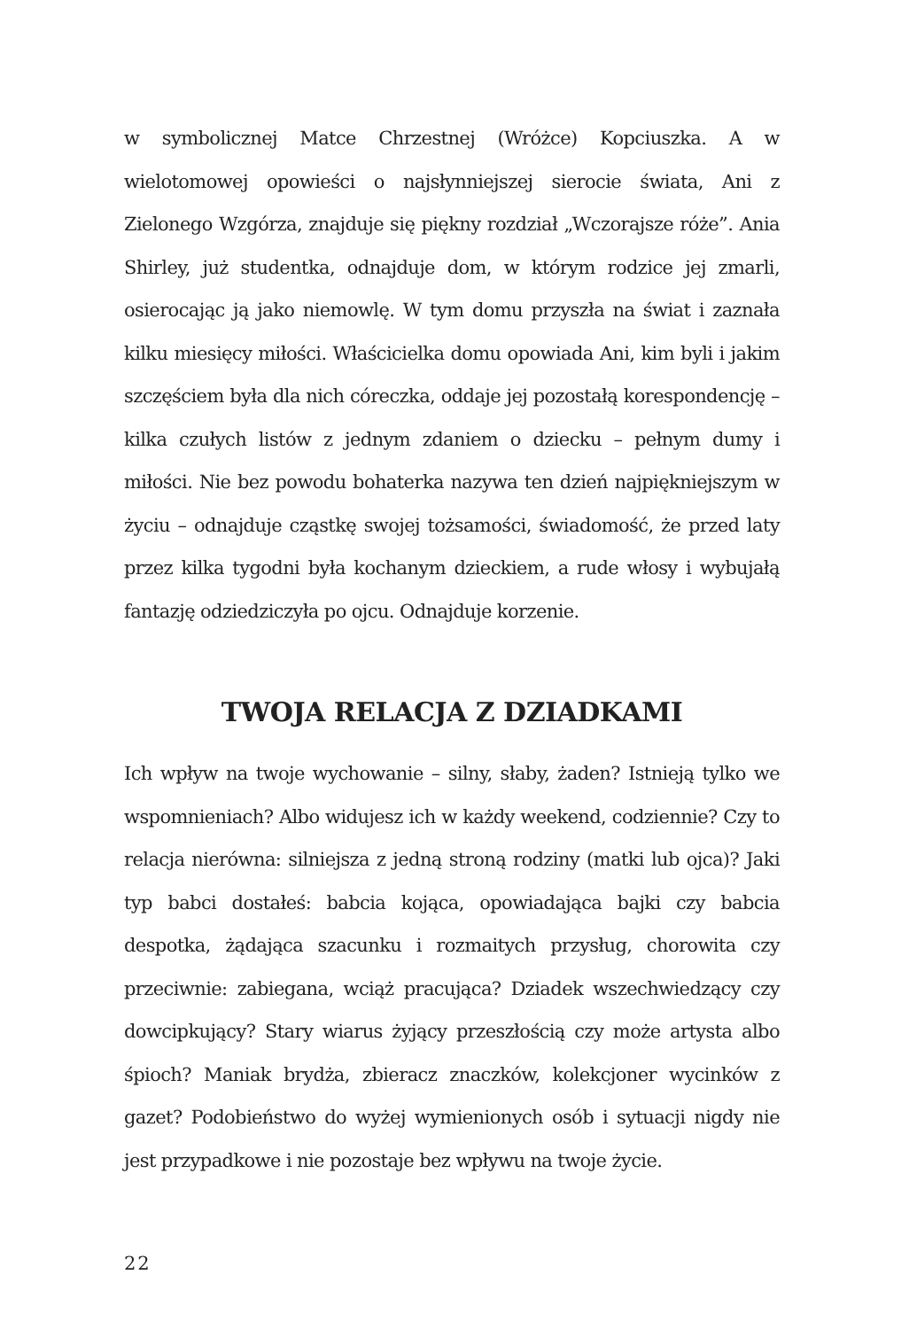w symbolicznej Matce Chrzestnej (Wróżce) Kopciuszka. A w wielotomowej opowieści o najsłynniejszej sierocie świata, Ani z Zielonego Wzgórza, znajduje się piękny rozdział „Wczorajsze róże”. Ania Shirley, już studentka, odnajduje dom, w którym rodzice jej zmarli, osierocając ją jako niemowlę. W tym domu przyszła na świat i zaznała kilku miesięcy miłości. Właścicielka domu opowiada Ani, kim byli i jakim szczęściem była dla nich córeczka, oddaje jej pozostałą korespondencję – kilka czułych listów z jednym zdaniem o dziecku – pełnym dumy i miłości. Nie bez powodu bohaterka nazywa ten dzień najpiękniejszym w życiu – odnajduje cząstkę swojej tożsamości, świadomość, że przed laty przez kilka tygodni była kochanym dzieckiem, a rude włosy i wybujałą fantazję odziedziczyła po ojcu. Odnajduje korzenie.
TWOJA RELACJA Z DZIADKAMI
Ich wpływ na twoje wychowanie – silny, słaby, żaden? Istnieją tylko we wspomnieniach? Albo widujesz ich w każdy weekend, codziennie? Czy to relacja nierówna: silniejsza z jedną stroną rodziny (matki lub ojca)? Jaki typ babci dostałeś: babcia kojąca, opowiadająca bajki czy babcia despotka, żądająca szacunku i rozmaitych przysług, chorowita czy przeciwnie: zabiegana, wciąż pracująca? Dziadek wszechwiedzący czy dowcipkujący? Stary wiarus żyjący przeszłością czy może artysta albo śpioch? Maniak brydża, zbieracz znaczków, kolekcjoner wycinków z gazet? Podobieństwo do wyżej wymienionych osób i sytuacji nigdy nie jest przypadkowe i nie pozostaje bez wpływu na twoje życie.
22